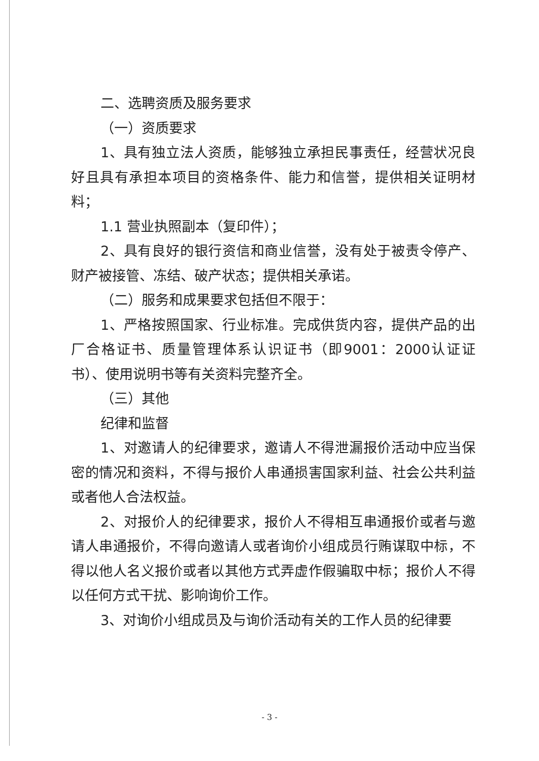二、选聘资质及服务要求
（一）资质要求
1、具有独立法人资质，能够独立承担民事责任，经营状况良好且具有承担本项目的资格条件、能力和信誉，提供相关证明材料；
1.1 营业执照副本（复印件）；
2、具有良好的银行资信和商业信誉，没有处于被责令停产、财产被接管、冻结、破产状态；提供相关承诺。
（二）服务和成果要求包括但不限于：
1、严格按照国家、行业标准。完成供货内容，提供产品的出厂合格证书、质量管理体系认识证书（即9001：2000认证证书）、使用说明书等有关资料完整齐全。
（三）其他
纪律和监督
1、对邀请人的纪律要求，邀请人不得泄漏报价活动中应当保密的情况和资料，不得与报价人串通损害国家利益、社会公共利益或者他人合法权益。
2、对报价人的纪律要求，报价人不得相互串通报价或者与邀请人串通报价，不得向邀请人或者询价小组成员行贿谋取中标，不得以他人名义报价或者以其他方式弄虚作假骗取中标；报价人不得以任何方式干扰、影响询价工作。
3、对询价小组成员及与询价活动有关的工作人员的纪律要
- 3 -